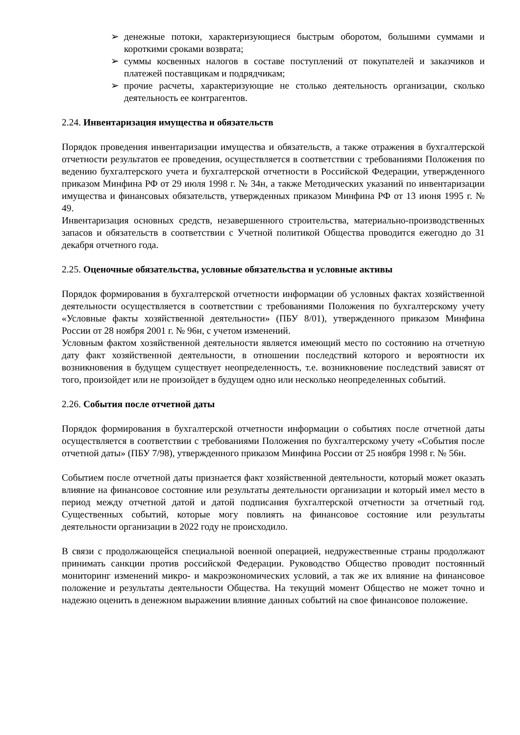➢ денежные потоки, характеризующиеся быстрым оборотом, большими суммами и короткими сроками возврата;
➢ суммы косвенных налогов в составе поступлений от покупателей и заказчиков и платежей поставщикам и подрядчикам;
➢ прочие расчеты, характеризующие не столько деятельность организации, сколько деятельность ее контрагентов.
2.24. Инвентаризация имущества и обязательств
Порядок проведения инвентаризации имущества и обязательств, а также отражения в бухгалтерской отчетности результатов ее проведения, осуществляется в соответствии с требованиями Положения по ведению бухгалтерского учета и бухгалтерской отчетности в Российской Федерации, утвержденного приказом Минфина РФ от 29 июля 1998 г. № 34н, а также Методических указаний по инвентаризации имущества и финансовых обязательств, утвержденных приказом Минфина РФ от 13 июня 1995 г. № 49.
Инвентаризация основных средств, незавершенного строительства, материально-производственных запасов и обязательств в соответствии с Учетной политикой Общества проводится ежегодно до 31 декабря отчетного года.
2.25. Оценочные обязательства, условные обязательства и условные активы
Порядок формирования в бухгалтерской отчетности информации об условных фактах хозяйственной деятельности осуществляется в соответствии с требованиями Положения по бухгалтерскому учету «Условные факты хозяйственной деятельности» (ПБУ 8/01), утвержденного приказом Минфина России от 28 ноября 2001 г. № 96н, с учетом изменений.
Условным фактом хозяйственной деятельности является имеющий место по состоянию на отчетную дату факт хозяйственной деятельности, в отношении последствий которого и вероятности их возникновения в будущем существует неопределенность, т.е. возникновение последствий зависят от того, произойдет или не произойдет в будущем одно или несколько неопределенных событий.
2.26. События после отчетной даты
Порядок формирования в бухгалтерской отчетности информации о событиях после отчетной даты осуществляется в соответствии с требованиями Положения по бухгалтерскому учету «События после отчетной даты» (ПБУ 7/98), утвержденного приказом Минфина России от 25 ноября 1998 г. № 56н.
Событием после отчетной даты признается факт хозяйственной деятельности, который может оказать влияние на финансовое состояние или результаты деятельности организации и который имел место в период между отчетной датой и датой подписания бухгалтерской отчетности за отчетный год. Существенных событий, которые могу повлиять на финансовое состояние или результаты деятельности организации в 2022 году не происходило.
В связи с продолжающейся специальной военной операцией, недружественные страны продолжают принимать санкции против российской Федерации. Руководство Общество проводит постоянный мониторинг изменений микро- и макроэкономических условий, а так же их влияние на финансовое положение и результаты деятельности Общества. На текущий момент Общество не может точно и надежно оценить в денежном выражении влияние данных событий на свое финансовое положение.